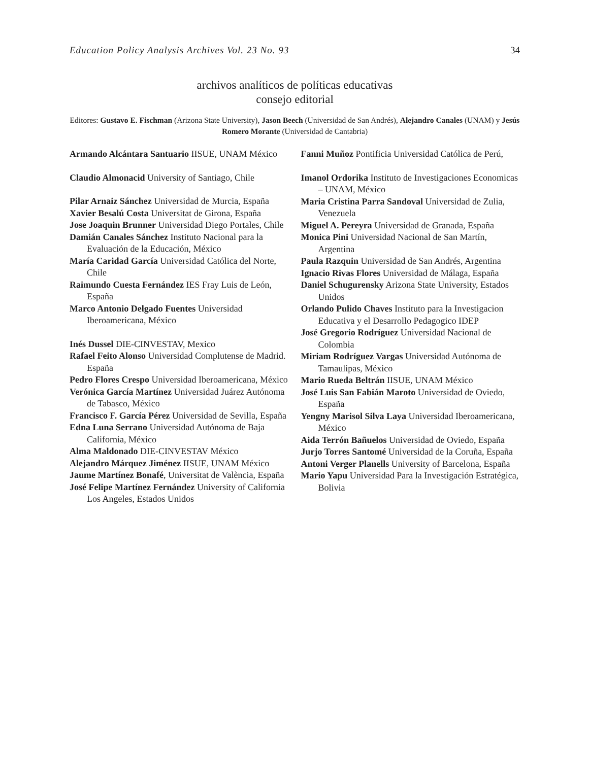Education Policy Analysis Archives Vol. 23 No. 93 34
archivos analíticos de políticas educativas
consejo editorial
Editores: Gustavo E. Fischman (Arizona State University), Jason Beech (Universidad de San Andrés), Alejandro Canales (UNAM) y Jesús Romero Morante (Universidad de Cantabria)
Armando Alcántara Santuario IISUE, UNAM México
Claudio Almonacid University of Santiago, Chile
Pilar Arnaiz Sánchez Universidad de Murcia, España
Xavier Besalú Costa Universitat de Girona, España
Jose Joaquin Brunner Universidad Diego Portales, Chile
Damián Canales Sánchez Instituto Nacional para la Evaluación de la Educación, México
María Caridad García Universidad Católica del Norte, Chile
Raimundo Cuesta Fernández IES Fray Luis de León, España
Marco Antonio Delgado Fuentes Universidad Iberoamericana, México
Inés Dussel DIE-CINVESTAV, Mexico
Rafael Feito Alonso Universidad Complutense de Madrid. España
Pedro Flores Crespo Universidad Iberoamericana, México
Verónica García Martínez Universidad Juárez Autónoma de Tabasco, México
Francisco F. García Pérez Universidad de Sevilla, España
Edna Luna Serrano Universidad Autónoma de Baja California, México
Alma Maldonado DIE-CINVESTAV México
Alejandro Márquez Jiménez IISUE, UNAM México
Jaume Martínez Bonafé, Universitat de València, España
José Felipe Martínez Fernández University of California Los Angeles, Estados Unidos
Fanni Muñoz Pontificia Universidad Católica de Perú,
Imanol Ordorika Instituto de Investigaciones Economicas – UNAM, México
Maria Cristina Parra Sandoval Universidad de Zulia, Venezuela
Miguel A. Pereyra Universidad de Granada, España
Monica Pini Universidad Nacional de San Martín, Argentina
Paula Razquin Universidad de San Andrés, Argentina
Ignacio Rivas Flores Universidad de Málaga, España
Daniel Schugurensky Arizona State University, Estados Unidos
Orlando Pulido Chaves Instituto para la Investigacion Educativa y el Desarrollo Pedagogico IDEP
José Gregorio Rodríguez Universidad Nacional de Colombia
Miriam Rodríguez Vargas Universidad Autónoma de Tamaulipas, México
Mario Rueda Beltrán IISUE, UNAM México
José Luis San Fabián Maroto Universidad de Oviedo, España
Yengny Marisol Silva Laya Universidad Iberoamericana, México
Aida Terrón Bañuelos Universidad de Oviedo, España
Jurjo Torres Santomé Universidad de la Coruña, España
Antoni Verger Planells University of Barcelona, España
Mario Yapu Universidad Para la Investigación Estratégica, Bolivia